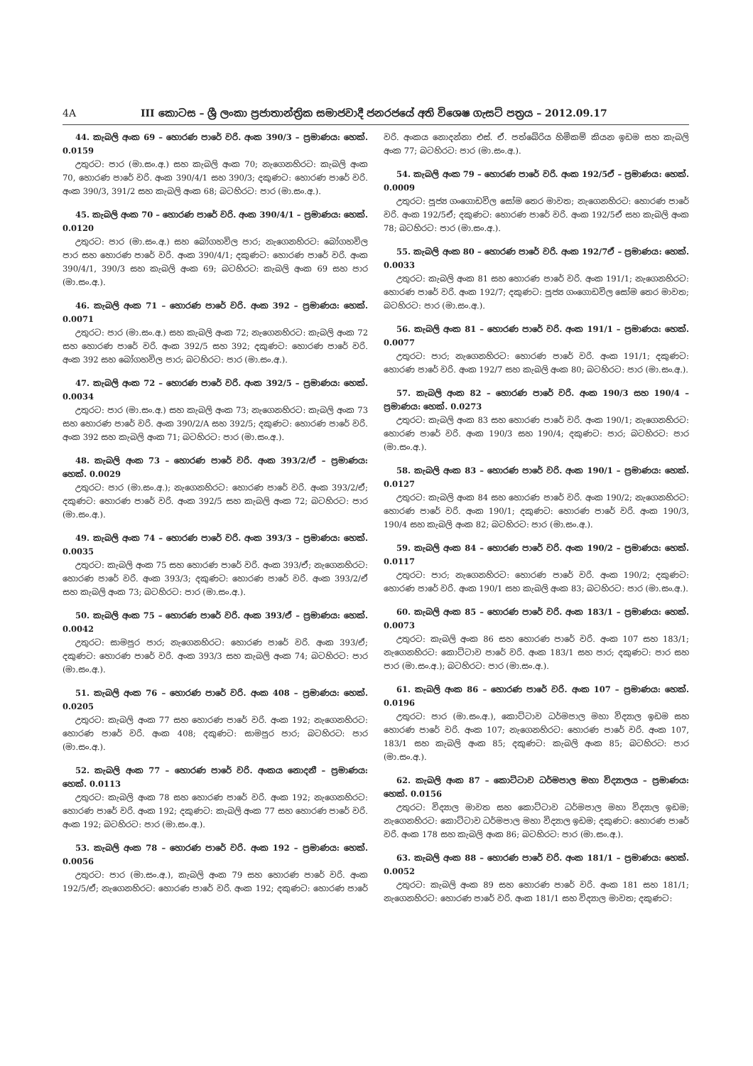4A III කොටස – ශ්‍රී ලංකා ප්‍රජාතාන්ත්‍රික සමාජවාදී ජනරජයේ අති විශෙෂ ගැසට් පත්‍රය – 2012.09.17
44. කැබලි අංක 69 – හොරණ පාරේ වරි. අංක 390/3 – ප්‍රමාණය: හෙක්. 0.0159
උතුරට: පාර (මා.සං.අ.) සහ කැබලි අංක 70; නැගෙනහිරට: කැබලි අංක 70, හොරණ පාරේ වරි. අංක 390/4/1 සහ 390/3; දකුණට: හොරණ පාරේ වරි. අංක 390/3, 391/2 සහ කැබලි අංක 68; බටහිරට: පාර (මා.සං.අ.).
45. කැබලි අංක 70 – හොරණ පාරේ වරි. අංක 390/4/1 – ප්‍රමාණය: හෙක්. 0.0120
උතුරට: පාර (මා.සං.අ.) සහ බෝගහවිල පාර; නැගෙනහිරට: බෝගහවිල පාර සහ හොරණ පාරේ වරි. අංක 390/4/1; දකුණට: හොරණ පාරේ වරි. අංක 390/4/1, 390/3 සහ කැබලි අංක 69; බටහිරට: කැබලි අංක 69 සහ පාර (මා.සං.අ.).
46. කැබලි අංක 71 – හොරණ පාරේ වරි. අංක 392 – ප්‍රමාණය: හෙක්. 0.0071
උතුරට: පාර (මා.සං.අ.) සහ කැබලි අංක 72; නැගෙනහිරට: කැබලි අංක 72 සහ හොරණ පාරේ වරි. අංක 392/5 සහ 392; දකුණට: හොරණ පාරේ වරි. අංක 392 සහ බෝගහවිල පාර; බටහිරට: පාර (මා.සං.අ.).
47. කැබලි අංක 72 – හොරණ පාරේ වරි. අංක 392/5 – ප්‍රමාණය: හෙක්. 0.0034
උතුරට: පාර (මා.සං.අ.) සහ කැබලි අංක 73; නැගෙනහිරට: කැබලි අංක 73 සහ හොරණ පාරේ වරි. අංක 390/2/A සහ 392/5; දකුණට: හොරණ පාරේ වරි. අංක 392 සහ කැබලි අංක 71; බටහිරට: පාර (මා.සං.අ.).
48. කැබලි අංක 73 – හොරණ පාරේ වරි. අංක 393/2/ඒ – ප්‍රමාණය: හෙක්. 0.0029
උතුරට: පාර (මා.සං.අ.); නැගෙනහිරට: හොරණ පාරේ වරි. අංක 393/2/ඒ; දකුණට: හොරණ පාරේ වරි. අංක 392/5 සහ කැබලි අංක 72; බටහිරට: පාර (මා.සං.අ.).
49. කැබලි අංක 74 – හොරණ පාරේ වරි. අංක 393/3 – ප්‍රමාණය: හෙක්. 0.0035
උතුරට: කැබලි අංක 75 සහ හොරණ පාරේ වරි. අංක 393/ඒ; නැගෙනහිරට: හොරණ පාරේ වරි. අංක 393/3; දකුණට: හොරණ පාරේ වරි. අංක 393/2/ඒ සහ කැබලි අංක 73; බටහිරට: පාර (මා.සං.අ.).
50. කැබලි අංක 75 – හොරණ පාරේ වරි. අංක 393/ඒ – ප්‍රමාණය: හෙක්. 0.0042
උතුරට: සාමපුර පාර; නැගෙනහිරට: හොරණ පාරේ වරි. අංක 393/ඒ; දකුණට: හොරණ පාරේ වරි. අංක 393/3 සහ කැබලි අංක 74; බටහිරට: පාර (මා.සං.අ.).
51. කැබලි අංක 76 – හොරණ පාරේ වරි. අංක 408 – ප්‍රමාණය: හෙක්. 0.0205
උතුරට: කැබලි අංක 77 සහ හොරණ පාරේ වරි. අංක 192; නැගෙනහිරට: හොරණ පාරේ වරි. අංක 408; දකුණට: සාමපුර පාර; බටහිරට: පාර (මා.සං.අ.).
52. කැබලි අංක 77 – හොරණ පාරේ වරි. අංකය නොදනී – ප්‍රමාණය: හෙක්. 0.0113
උතුරට: කැබලි අංක 78 සහ හොරණ පාරේ වරි. අංක 192; නැගෙනහිරට: හොරණ පාරේ වරි. අංක 192; දකුණට: කැබලි අංක 77 සහ හොරණ පාරේ වරි. අංක 192; බටහිරට: පාර (මා.සං.අ.).
53. කැබලි අංක 78 – හොරණ පාරේ වරි. අංක 192 – ප්‍රමාණය: හෙක්. 0.0056
උතුරට: පාර (මා.සං.අ.), කැබලි අංක 79 සහ හොරණ පාරේ වරි. අංක 192/5/ඒ; නැගෙනහිරට: හොරණ පාරේ වරි. අංක 192; දකුණට: හොරණ පාරේ වරි. අංකය නොදන්නා එස්. ඒ. පත්බේරිය හිමිකම් කියන ඉඩම සහ කැබලි අංක 77; බටහිරට: පාර (මා.සං.අ.).
54. කැබලි අංක 79 – හොරණ පාරේ වරි. අංක 192/5ඒ – ප්‍රමාණය: හෙක්. 0.0009
උතුරට: පූජ්‍ය ගංගොඩවිල සෝම තෙර මාවත; නැගෙනහිරට: හොරණ පාරේ වරි. අංක 192/5ඒ; දකුණට: හොරණ පාරේ වරි. අංක 192/5ඒ සහ කැබලි අංක 78; බටහිරට: පාර (මා.සං.අ.).
55. කැබලි අංක 80 – හොරණ පාරේ වරි. අංක 192/7ඒ – ප්‍රමාණය: හෙක්. 0.0033
උතුරට: කැබලි අංක 81 සහ හොරණ පාරේ වරි. අංක 191/1; නැගෙනහිරට: හොරණ පාරේ වරි. අංක 192/7; දකුණට: පූජ්‍ය ගංගොඩවිල සෝම තෙර මාවත; බටහිරට: පාර (මා.සං.අ.).
56. කැබලි අංක 81 – හොරණ පාරේ වරි. අංක 191/1 – ප්‍රමාණය: හෙක්. 0.0077
උතුරට: පාර; නැගෙනහිරට: හොරණ පාරේ වරි. අංක 191/1; දකුණට: හොරණ පාරේ වරි. අංක 192/7 සහ කැබලි අංක 80; බටහිරට: පාර (මා.සං.අ.).
57. කැබලි අංක 82 – හොරණ පාරේ වරි. අංක 190/3 සහ 190/4 – ප්‍රමාණය: හෙක්. 0.0273
උතුරට: කැබලි අංක 83 සහ හොරණ පාරේ වරි. අංක 190/1; නැගෙනහිරට: හොරණ පාරේ වරි. අංක 190/3 සහ 190/4; දකුණට: පාර; බටහිරට: පාර (මා.සං.අ.).
58. කැබලි අංක 83 – හොරණ පාරේ වරි. අංක 190/1 – ප්‍රමාණය: හෙක්. 0.0127
උතුරට: කැබලි අංක 84 සහ හොරණ පාරේ වරි. අංක 190/2; නැගෙනහිරට: හොරණ පාරේ වරි. අංක 190/1; දකුණට: හොරණ පාරේ වරි. අංක 190/3, 190/4 සහ කැබලි අංක 82; බටහිරට: පාර (මා.සං.අ.).
59. කැබලි අංක 84 – හොරණ පාරේ වරි. අංක 190/2 – ප්‍රමාණය: හෙක්. 0.0117
උතුරට: පාර; නැගෙනහිරට: හොරණ පාරේ වරි. අංක 190/2; දකුණට: හොරණ පාරේ වරි. අංක 190/1 සහ කැබලි අංක 83; බටහිරට: පාර (මා.සං.අ.).
60. කැබලි අංක 85 – හොරණ පාරේ වරි. අංක 183/1 – ප්‍රමාණය: හෙක්. 0.0073
උතුරට: කැබලි අංක 86 සහ හොරණ පාරේ වරි. අංක 107 සහ 183/1; නැගෙනහිරට: කොට්ටාව පාරේ වරි. අංක 183/1 සහ පාර; දකුණට: පාර සහ පාර (මා.සං.අ.); බටහිරට: පාර (මා.සං.අ.).
61. කැබලි අංක 86 – හොරණ පාරේ වරි. අංක 107 – ප්‍රමාණය: හෙක්. 0.0196
උතුරට: පාර (මා.සං.අ.), කොට්ටාව ධර්මපාල මහා විද්‍යාල ඉඩම සහ හොරණ පාරේ වරි. අංක 107; නැගෙනහිරට: හොරණ පාරේ වරි. අංක 107, 183/1 සහ කැබලි අංක 85; දකුණට: කැබලි අංක 85; බටහිරට: පාර (මා.සං.අ.).
62. කැබලි අංක 87 – කොට්ටාව ධර්මපාල මහා විද්‍යාලය – ප්‍රමාණය: හෙක්. 0.0156
උතුරට: විද්‍යාල මාවත සහ කොට්ටාව ධර්මපාල මහා විද්‍යාල ඉඩම; නැගෙනහිරට: කොට්ටාව ධර්මපාල මහා විද්‍යාල ඉඩම; දකුණට: හොරණ පාරේ වරි. අංක 178 සහ කැබලි අංක 86; බටහිරට: පාර (මා.සං.අ.).
63. කැබලි අංක 88 – හොරණ පාරේ වරි. අංක 181/1 – ප්‍රමාණය: හෙක්. 0.0052
උතුරට: කැබලි අංක 89 සහ හොරණ පාරේ වරි. අංක 181 සහ 181/1; නැගෙනහිරට: හොරණ පාරේ වරි. අංක 181/1 සහ විද්‍යාල මාවත; දකුණට: